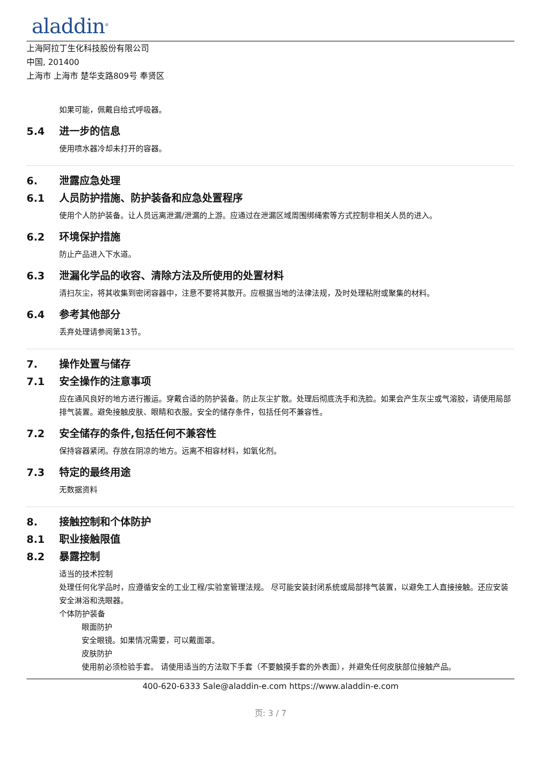aladdin<sup>®</sup>
上海阿拉丁生化科技股份有限公司
中国, 201400
上海市 上海市 楚华支路809号 奉贤区
如果可能，佩戴自给式呼吸器。
5.4 进一步的信息
使用喷水器冷却未打开的容器。
6. 泄露应急处理
6.1 人员防护措施、防护装备和应急处置程序
使用个人防护装备。让人员远离泄漏/泄漏的上游。应通过在泄漏区域周围绑绳索等方式控制非相关人员的进入。
6.2 环境保护措施
防止产品进入下水道。
6.3 泄漏化学品的收容、清除方法及所使用的处置材料
清扫灰尘，将其收集到密闭容器中，注意不要将其散开。应根据当地的法律法规，及时处理粘附或聚集的材料。
6.4 参考其他部分
丢弃处理请参阅第13节。
7. 操作处置与储存
7.1 安全操作的注意事项
应在通风良好的地方进行搬运。穿戴合适的防护装备。防止灰尘扩散。处理后彻底洗手和洗脸。如果会产生灰尘或气溶胶，请使用局部排气装置。避免接触皮肤、眼睛和衣服。安全的储存条件，包括任何不兼容性。
7.2 安全储存的条件,包括任何不兼容性
保持容器紧闭。存放在阴凉的地方。远离不相容材料，如氧化剂。
7.3 特定的最终用途
无数据资料
8. 接触控制和个体防护
8.1 职业接触限值
8.2 暴露控制
适当的技术控制
处理任何化学品时，应遵循安全的工业工程/实验室管理法规。 尽可能安装封闭系统或局部排气装置，以避免工人直接接触。还应安装安全淋浴和洗眼器。
个体防护装备
眼面防护
安全眼镜。如果情况需要，可以戴面罩。
皮肤防护
使用前必须检验手套。 请使用适当的方法取下手套（不要触摸手套的外表面），并避免任何皮肤部位接触产品。
400-620-6333 Sale@aladdin-e.com https://www.aladdin-e.com
页: 3 / 7